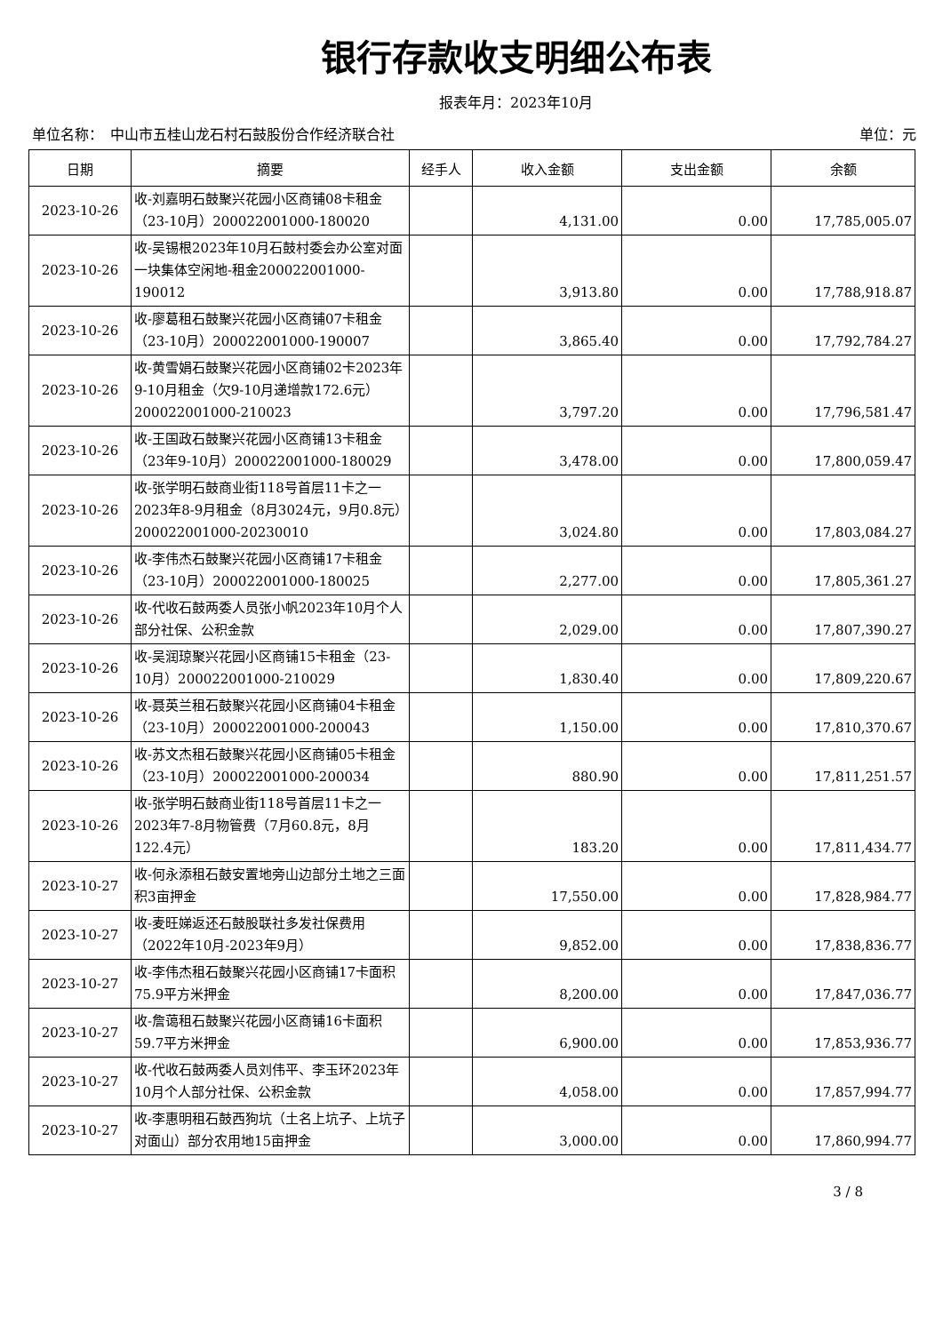银行存款收支明细公布表
报表年月：2023年10月
单位名称：　中山市五桂山龙石村石鼓股份合作经济联合社 单位：元
| 日期 | 摘要 | 经手人 | 收入金额 | 支出金额 | 余额 |
| --- | --- | --- | --- | --- | --- |
| 2023-10-26 | 收-刘嘉明石鼓聚兴花园小区商铺08卡租金（23-10月）200022001000-180020 | | 4,131.00 | 0.00 | 17,785,005.07 |
| 2023-10-26 | 收-吴锡根2023年10月石鼓村委会办公室对面一块集体空闲地-租金200022001000-190012 | | 3,913.80 | 0.00 | 17,788,918.87 |
| 2023-10-26 | 收-廖葛租石鼓聚兴花园小区商铺07卡租金（23-10月）200022001000-190007 | | 3,865.40 | 0.00 | 17,792,784.27 |
| 2023-10-26 | 收-黄雪娟石鼓聚兴花园小区商铺02卡2023年9-10月租金（欠9-10月递增款172.6元）200022001000-210023 | | 3,797.20 | 0.00 | 17,796,581.47 |
| 2023-10-26 | 收-王国政石鼓聚兴花园小区商铺13卡租金（23年9-10月）200022001000-180029 | | 3,478.00 | 0.00 | 17,800,059.47 |
| 2023-10-26 | 收-张学明石鼓商业街118号首层11卡之一2023年8-9月租金（8月3024元，9月0.8元）200022001000-20230010 | | 3,024.80 | 0.00 | 17,803,084.27 |
| 2023-10-26 | 收-李伟杰石鼓聚兴花园小区商铺17卡租金（23-10月）200022001000-180025 | | 2,277.00 | 0.00 | 17,805,361.27 |
| 2023-10-26 | 收-代收石鼓两委人员张小帆2023年10月个人部分社保、公积金款 | | 2,029.00 | 0.00 | 17,807,390.27 |
| 2023-10-26 | 收-吴润琼聚兴花园小区商铺15卡租金（23-10月）200022001000-210029 | | 1,830.40 | 0.00 | 17,809,220.67 |
| 2023-10-26 | 收-聂英兰租石鼓聚兴花园小区商铺04卡租金（23-10月）200022001000-200043 | | 1,150.00 | 0.00 | 17,810,370.67 |
| 2023-10-26 | 收-苏文杰租石鼓聚兴花园小区商铺05卡租金（23-10月）200022001000-200034 | | 880.90 | 0.00 | 17,811,251.57 |
| 2023-10-26 | 收-张学明石鼓商业街118号首层11卡之一2023年7-8月物管费（7月60.8元，8月122.4元） | | 183.20 | 0.00 | 17,811,434.77 |
| 2023-10-27 | 收-何永添租石鼓安置地旁山边部分土地之三面积3亩押金 | | 17,550.00 | 0.00 | 17,828,984.77 |
| 2023-10-27 | 收-麦旺娣返还石鼓股联社多发社保费用（2022年10月-2023年9月） | | 9,852.00 | 0.00 | 17,838,836.77 |
| 2023-10-27 | 收-李伟杰租石鼓聚兴花园小区商铺17卡面积75.9平方米押金 | | 8,200.00 | 0.00 | 17,847,036.77 |
| 2023-10-27 | 收-詹蔼租石鼓聚兴花园小区商铺16卡面积59.7平方米押金 | | 6,900.00 | 0.00 | 17,853,936.77 |
| 2023-10-27 | 收-代收石鼓两委人员刘伟平、李玉环2023年10月个人部分社保、公积金款 | | 4,058.00 | 0.00 | 17,857,994.77 |
| 2023-10-27 | 收-李惠明租石鼓西狗坑（土名上坑子、上坑子对面山）部分农用地15亩押金 | | 3,000.00 | 0.00 | 17,860,994.77 |
3 / 8